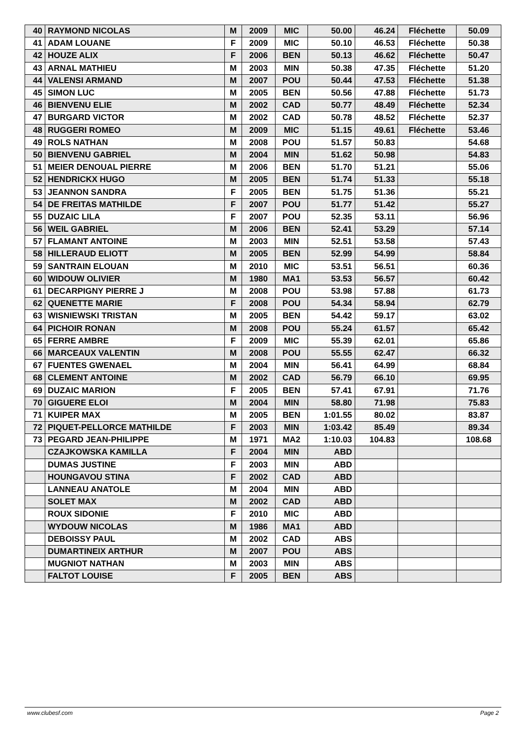| 40 | RAYMOND NICOLAS | M | 2009 | MIC | 50.00 | 46.24 | Fléchette | 50.09 |
| 41 | ADAM LOUANE | F | 2009 | MIC | 50.10 | 46.53 | Fléchette | 50.38 |
| 42 | HOUZE ALIX | F | 2006 | BEN | 50.13 | 46.62 | Fléchette | 50.47 |
| 43 | ARNAL MATHIEU | M | 2003 | MIN | 50.38 | 47.35 | Fléchette | 51.20 |
| 44 | VALENSI ARMAND | M | 2007 | POU | 50.44 | 47.53 | Fléchette | 51.38 |
| 45 | SIMON LUC | M | 2005 | BEN | 50.56 | 47.88 | Fléchette | 51.73 |
| 46 | BIENVENU ELIE | M | 2002 | CAD | 50.77 | 48.49 | Fléchette | 52.34 |
| 47 | BURGARD VICTOR | M | 2002 | CAD | 50.78 | 48.52 | Fléchette | 52.37 |
| 48 | RUGGERI ROMEO | M | 2009 | MIC | 51.15 | 49.61 | Fléchette | 53.46 |
| 49 | ROLS NATHAN | M | 2008 | POU | 51.57 | 50.83 | | 54.68 |
| 50 | BIENVENU GABRIEL | M | 2004 | MIN | 51.62 | 50.98 | | 54.83 |
| 51 | MEIER DENOUAL PIERRE | M | 2006 | BEN | 51.70 | 51.21 | | 55.06 |
| 52 | HENDRICKX HUGO | M | 2005 | BEN | 51.74 | 51.33 | | 55.18 |
| 53 | JEANNON SANDRA | F | 2005 | BEN | 51.75 | 51.36 | | 55.21 |
| 54 | DE FREITAS MATHILDE | F | 2007 | POU | 51.77 | 51.42 | | 55.27 |
| 55 | DUZAIC LILA | F | 2007 | POU | 52.35 | 53.11 | | 56.96 |
| 56 | WEIL GABRIEL | M | 2006 | BEN | 52.41 | 53.29 | | 57.14 |
| 57 | FLAMANT ANTOINE | M | 2003 | MIN | 52.51 | 53.58 | | 57.43 |
| 58 | HILLERAUD ELIOTT | M | 2005 | BEN | 52.99 | 54.99 | | 58.84 |
| 59 | SANTRAIN ELOUAN | M | 2010 | MIC | 53.51 | 56.51 | | 60.36 |
| 60 | WIDOUW OLIVIER | M | 1980 | MA1 | 53.53 | 56.57 | | 60.42 |
| 61 | DECARPIGNY PIERRE J | M | 2008 | POU | 53.98 | 57.88 | | 61.73 |
| 62 | QUENETTE MARIE | F | 2008 | POU | 54.34 | 58.94 | | 62.79 |
| 63 | WISNIEWSKI TRISTAN | M | 2005 | BEN | 54.42 | 59.17 | | 63.02 |
| 64 | PICHOIR RONAN | M | 2008 | POU | 55.24 | 61.57 | | 65.42 |
| 65 | FERRE AMBRE | F | 2009 | MIC | 55.39 | 62.01 | | 65.86 |
| 66 | MARCEAUX VALENTIN | M | 2008 | POU | 55.55 | 62.47 | | 66.32 |
| 67 | FUENTES GWENAEL | M | 2004 | MIN | 56.41 | 64.99 | | 68.84 |
| 68 | CLEMENT ANTOINE | M | 2002 | CAD | 56.79 | 66.10 | | 69.95 |
| 69 | DUZAIC MARION | F | 2005 | BEN | 57.41 | 67.91 | | 71.76 |
| 70 | GIGUERE ELOI | M | 2004 | MIN | 58.80 | 71.98 | | 75.83 |
| 71 | KUIPER MAX | M | 2005 | BEN | 1:01.55 | 80.02 | | 83.87 |
| 72 | PIQUET-PELLORCE MATHILDE | F | 2003 | MIN | 1:03.42 | 85.49 | | 89.34 |
| 73 | PEGARD JEAN-PHILIPPE | M | 1971 | MA2 | 1:10.03 | 104.83 | | 108.68 |
| | CZAJKOWSKA KAMILLA | F | 2004 | MIN | ABD | | | |
| | DUMAS JUSTINE | F | 2003 | MIN | ABD | | | |
| | HOUNGAVOU STINA | F | 2002 | CAD | ABD | | | |
| | LANNEAU ANATOLE | M | 2004 | MIN | ABD | | | |
| | SOLET MAX | M | 2002 | CAD | ABD | | | |
| | ROUX SIDONIE | F | 2010 | MIC | ABD | | | |
| | WYDOUW NICOLAS | M | 1986 | MA1 | ABD | | | |
| | DEBOISSY PAUL | M | 2002 | CAD | ABS | | | |
| | DUMARTINEIX ARTHUR | M | 2007 | POU | ABS | | | |
| | MUGNIOT NATHAN | M | 2003 | MIN | ABS | | | |
| | FALTOT LOUISE | F | 2005 | BEN | ABS | | | |
www.clubesf.com Page 2